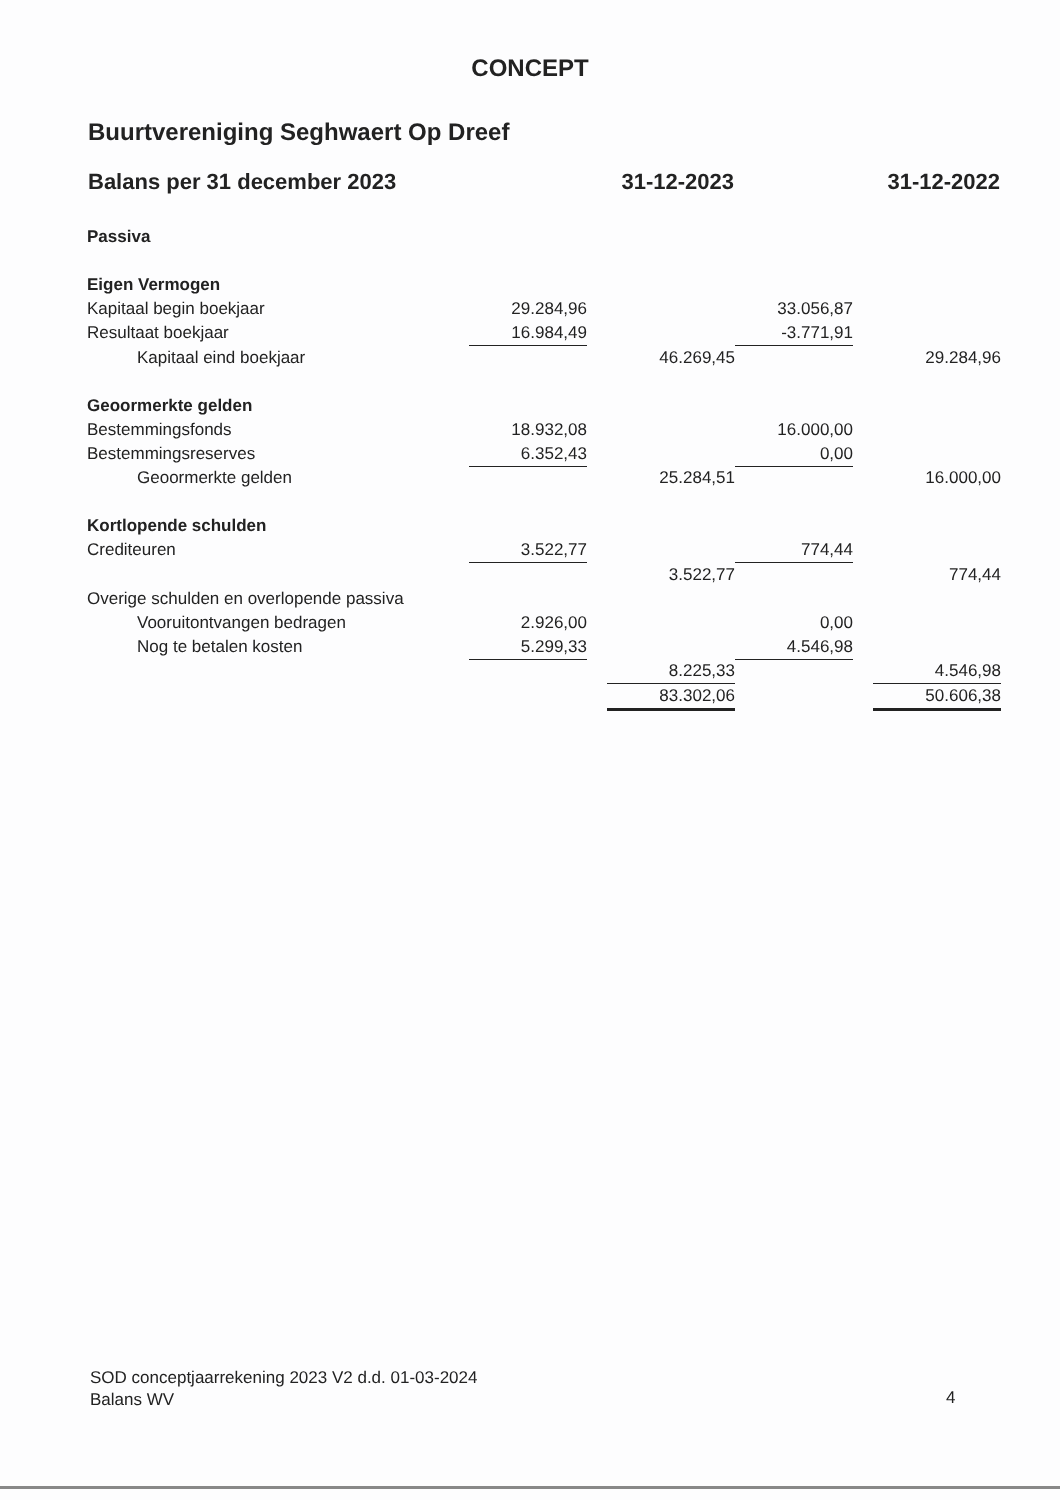CONCEPT
Buurtvereniging Seghwaert Op Dreef
| Balans per 31 december 2023 | | 31-12-2023 | | | 31-12-2022 | |
| --- | --- | --- | --- | --- | --- | --- |
| Passiva | | | | | | |
| Eigen Vermogen | | | | | | |
| Kapitaal begin boekjaar | 29.284,96 | | | 33.056,87 | | |
| Resultaat boekjaar | 16.984,49 | | | -3.771,91 | | |
| Kapitaal eind boekjaar | | | 46.269,45 | | | 29.284,96 |
| Geoormerkte gelden | | | | | | |
| Bestemmingsfonds | 18.932,08 | | | 16.000,00 | | |
| Bestemmingsreserves | 6.352,43 | | | 0,00 | | |
| Geoormerkte gelden | | | 25.284,51 | | | 16.000,00 |
| Kortlopende schulden | | | | | | |
| Crediteuren | 3.522,77 | | | 774,44 | | |
| | | | 3.522,77 | | | 774,44 |
| Overige schulden en overlopende passiva | | | | | | |
| Vooruitontvangen bedragen | 2.926,00 | | | 0,00 | | |
| Nog te betalen kosten | 5.299,33 | | | 4.546,98 | | |
| | | | 8.225,33 | | | 4.546,98 |
| | | | 83.302,06 | | | 50.606,38 |
SOD conceptjaarrekening 2023 V2 d.d. 01-03-2024
Balans WV
4